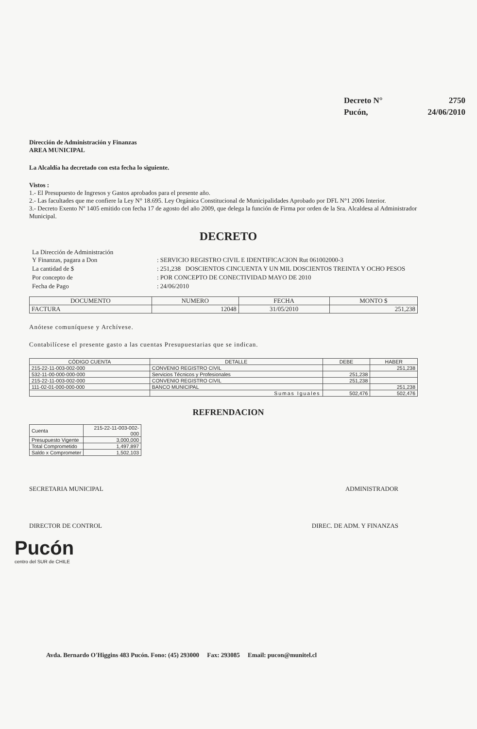| Decreto N° | 2750 |
| Pucón, | 24/06/2010 |
Dirección de Administración y Finanzas
AREA MUNICIPAL
La Alcaldía ha decretado con esta fecha lo siguiente.
Vistos :
1.- El Presupuesto de Ingresos y Gastos aprobados para el presente año.
2.- Las facultades que me confiere la Ley N° 18.695. Ley Orgánica Constitucional de Municipalidades Aprobado por DFL N°1 2006 Interior.
3.- Decreto Exento Nº 1405 emitido con fecha 17 de agosto del año 2009, que delega la función de Firma por orden de la Sra. Alcaldesa al Administrador Municipal.
DECRETO
| La Dirección de Administración Y Finanzas, pagara a Don | : SERVICIO REGISTRO CIVIL E IDENTIFICACION Rut 061002000-3 |
| La cantidad de $ | : 251,238 DOSCIENTOS CINCUENTA Y UN MIL DOSCIENTOS TREINTA Y OCHO PESOS |
| Por concepto de | : POR CONCEPTO DE CONECTIVIDAD MAYO DE 2010 |
| Fecha de Pago | : 24/06/2010 |
| DOCUMENTO | NUMERO | FECHA | MONTO $ |
| --- | --- | --- | --- |
| FACTURA | 12048 | 31/05/2010 | 251,238 |
Anótese comuníquese y Archívese.
Contabilícese el presente gasto a las cuentas Presupuestarias que se indican.
| CÓDIGO CUENTA | DETALLE | DEBE | HABER |
| --- | --- | --- | --- |
| 215-22-11-003-002-000 | CONVENIO REGISTRO CIVIL | | 251,238 |
| 532-11-00-000-000-000 | Servicios Técnicos y Profesionales | 251,238 | |
| 215-22-11-003-002-000 | CONVENIO REGISTRO CIVIL | 251,238 | |
| 111-02-01-000-000-000 | BANCO MUNICIPAL | | 251,238 |
| | Sumas Iguales | 502,476 | 502,476 |
REFRENDACION
| Cuenta | 215-22-11-003-002-000 |
| Presupuesto Vigente | 3,000,000 |
| Total Comprometido | 1,497,897 |
| Saldo x Comprometer | 1,502,103 |
SECRETARIA MUNICIPAL ADMINISTRADOR
DIRECTOR DE CONTROL DIREC. DE ADM. Y FINANZAS
Pucón
centro del SUR de CHILE
Avda. Bernardo O'Higgins 483 Pucón. Fono: (45) 293000 Fax: 293085 Email: pucon@munitel.cl